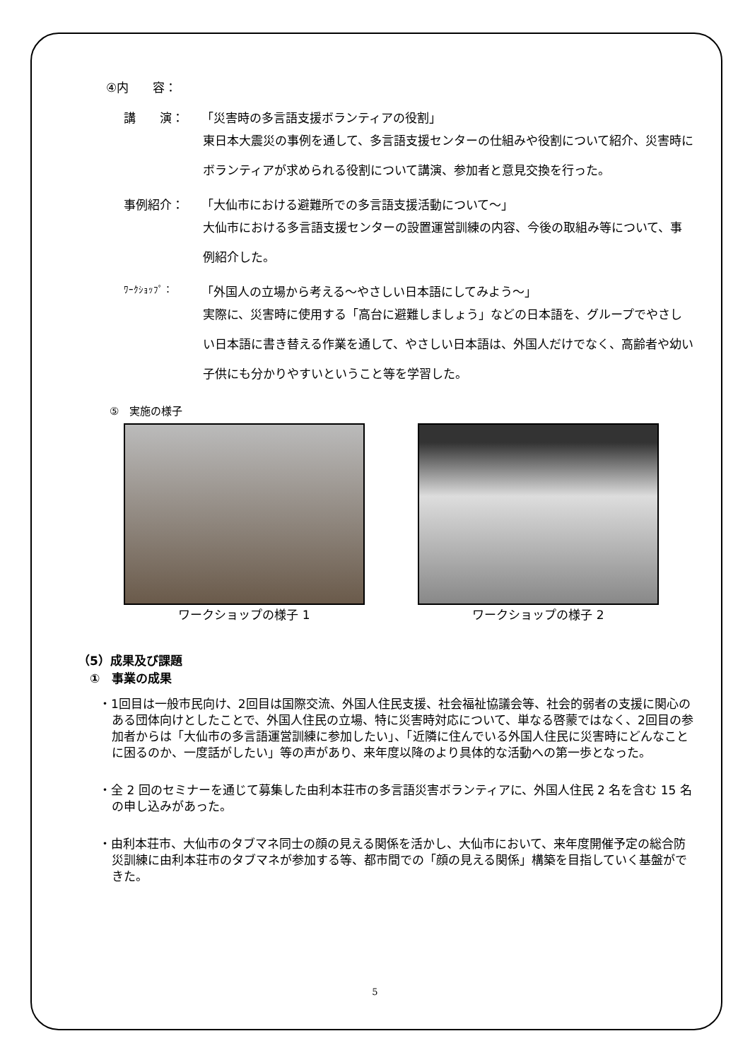④内　　容：
講　　演： 「災害時の多言語支援ボランティアの役割」
東日本大震災の事例を通して、多言語支援センターの仕組みや役割について紹介、災害時にボランティアが求められる役割について講演、参加者と意見交換を行った。
事例紹介： 「大仙市における避難所での多言語支援活動について～」
大仙市における多言語支援センターの設置運営訓練の内容、今後の取組み等について、事例紹介した。
ﾜｰｸｼｮｯﾌﾟ： 「外国人の立場から考える～やさしい日本語にしてみよう～」
実際に、災害時に使用する「高台に避難しましょう」などの日本語を、グループでやさしい日本語に書き替える作業を通して、やさしい日本語は、外国人だけでなく、高齢者や幼い子供にも分かりやすいということ等を学習した。
⑤　実施の様子
ワークショップの様子 1 ワークショップの様子 2
（5）成果及び課題
　①　事業の成果
・1回目は一般市民向け、2回目は国際交流、外国人住民支援、社会福祉協議会等、社会的弱者の支援に関心のある団体向けとしたことで、外国人住民の立場、特に災害時対応について、単なる啓蒙ではなく、2回目の参加者からは「大仙市の多言語運営訓練に参加したい」、「近隣に住んでいる外国人住民に災害時にどんなことに困るのか、一度話がしたい」等の声があり、来年度以降のより具体的な活動への第一歩となった。
・全 2 回のセミナーを通じて募集した由利本荘市の多言語災害ボランティアに、外国人住民 2 名を含む 15 名の申し込みがあった。
・由利本荘市、大仙市のタブマネ同士の顔の見える関係を活かし、大仙市において、来年度開催予定の総合防災訓練に由利本荘市のタブマネが参加する等、都市間での「顔の見える関係」構築を目指していく基盤ができた。
5